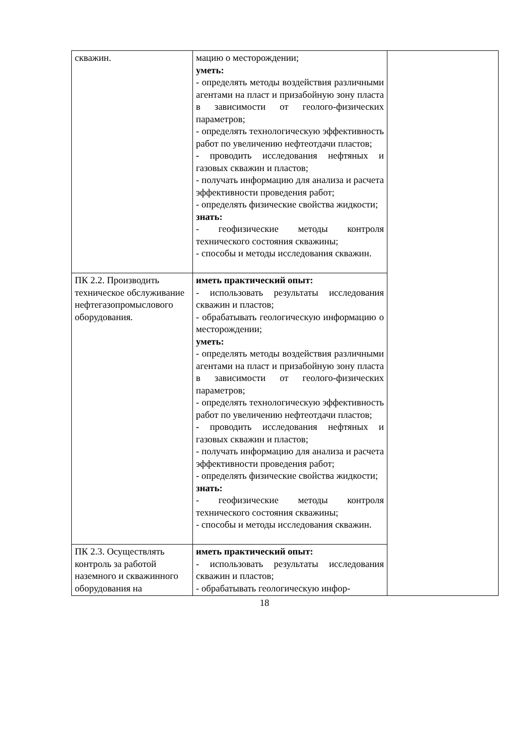| скважин. | мацию о месторождении; уметь: - определять методы воздействия различными агентами на пласт и призабойную зону пласта в зависимости от геолого-физических параметров; - определять технологическую эффективность работ по увеличению нефтеотдачи пластов; - проводить исследования нефтяных и газовых скважин и пластов; - получать информацию для анализа и расчета эффективности проведения работ; - определять физические свойства жидкости; знать: - геофизические методы контроля технического состояния скважины; - способы и методы исследования скважин. | |
| ПК 2.2. Производить техническое обслуживание нефтегазопромыслового оборудования. | иметь практический опыт: - использовать результаты исследования скважин и пластов; - обрабатывать геологическую информацию о месторождении; уметь: - определять методы воздействия различными агентами на пласт и призабойную зону пласта в зависимости от геолого-физических параметров; - определять технологическую эффективность работ по увеличению нефтеотдачи пластов; - проводить исследования нефтяных и газовых скважин и пластов; - получать информацию для анализа и расчета эффективности проведения работ; - определять физические свойства жидкости; знать: - геофизические методы контроля технического состояния скважины; - способы и методы исследования скважин. | |
| ПК 2.3. Осуществлять контроль за работой наземного и скважинного оборудования на | иметь практический опыт: - использовать результаты исследования скважин и пластов; - обрабатывать геологическую инфор- | |
18